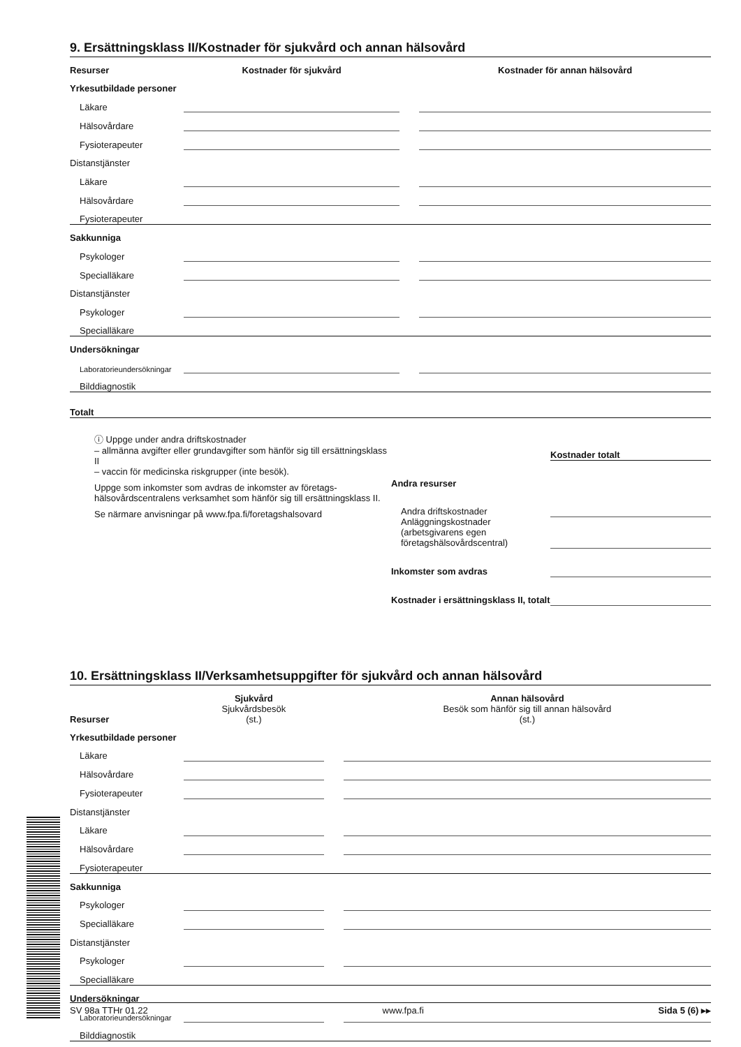9. Ersättningsklass II/Kostnader för sjukvård och annan hälsovård
| Resurser | Kostnader för sjukvård | | Kostnader för annan hälsovård |
| Yrkesutbildade personer | | | |
| Läkare | | | |
| Hälsovårdare | | | |
| Fysioterapeuter | | | |
| Distanstjänster | | | |
| Läkare | | | |
| Hälsovårdare | | | |
| Fysioterapeuter | | | |
| Sakkunniga | | | |
| Psykologer | | | |
| Specialläkare | | | |
| Distanstjänster | | | |
| Psykologer | | | |
| Specialläkare | | | |
| Undersökningar | | | |
| Laboratorieundersökningar | | | |
| Bilddiagnostik | | | |
| Totalt | | | |
ⓘ Uppge under andra driftskostnader
– allmänna avgifter eller grundavgifter som hänför sig till ersättningsklass II
– vaccin för medicinska riskgrupper (inte besök).
Uppge som inkomster som avdras de inkomster av företags­hälsovårdscentralens verksamhet som hänför sig till ersättningsklass II.
Se närmare anvisningar på www.fpa.fi/foretagshalsovard
| | Kostnader totalt |
| Andra resurser | |
| Andra driftskostnader | |
| Anläggningskostnader (arbetsgivarens egen företagshälsovårdscentral) | |
| Inkomster som avdras | |
| Kostnader i ersättningsklass II, totalt | |
10. Ersättningsklass II/Verksamhetsuppgifter för sjukvård och annan hälsovård
| | Sjukvård | | Annan hälsovård |
| Resurser | Sjukvårdsbesök (st.) | | Besök som hänför sig till annan hälsovård (st.) |
| Yrkesutbildade personer | | | |
| Läkare | | | |
| Hälsovårdare | | | |
| Fysioterapeuter | | | |
| Distanstjänster | | | |
| Läkare | | | |
| Hälsovårdare | | | |
| Fysioterapeuter | | | |
| Sakkunniga | | | |
| Psykologer | | | |
| Specialläkare | | | |
| Distanstjänster | | | |
| Psykologer | | | |
| Specialläkare | | | |
| Undersökningar | | | |
| Laboratorieundersökningar | | | |
| Bilddiagnostik | | | |
SV 98a TTHr 01.22 www.fpa.fi Sida 5 (6) ▸▸